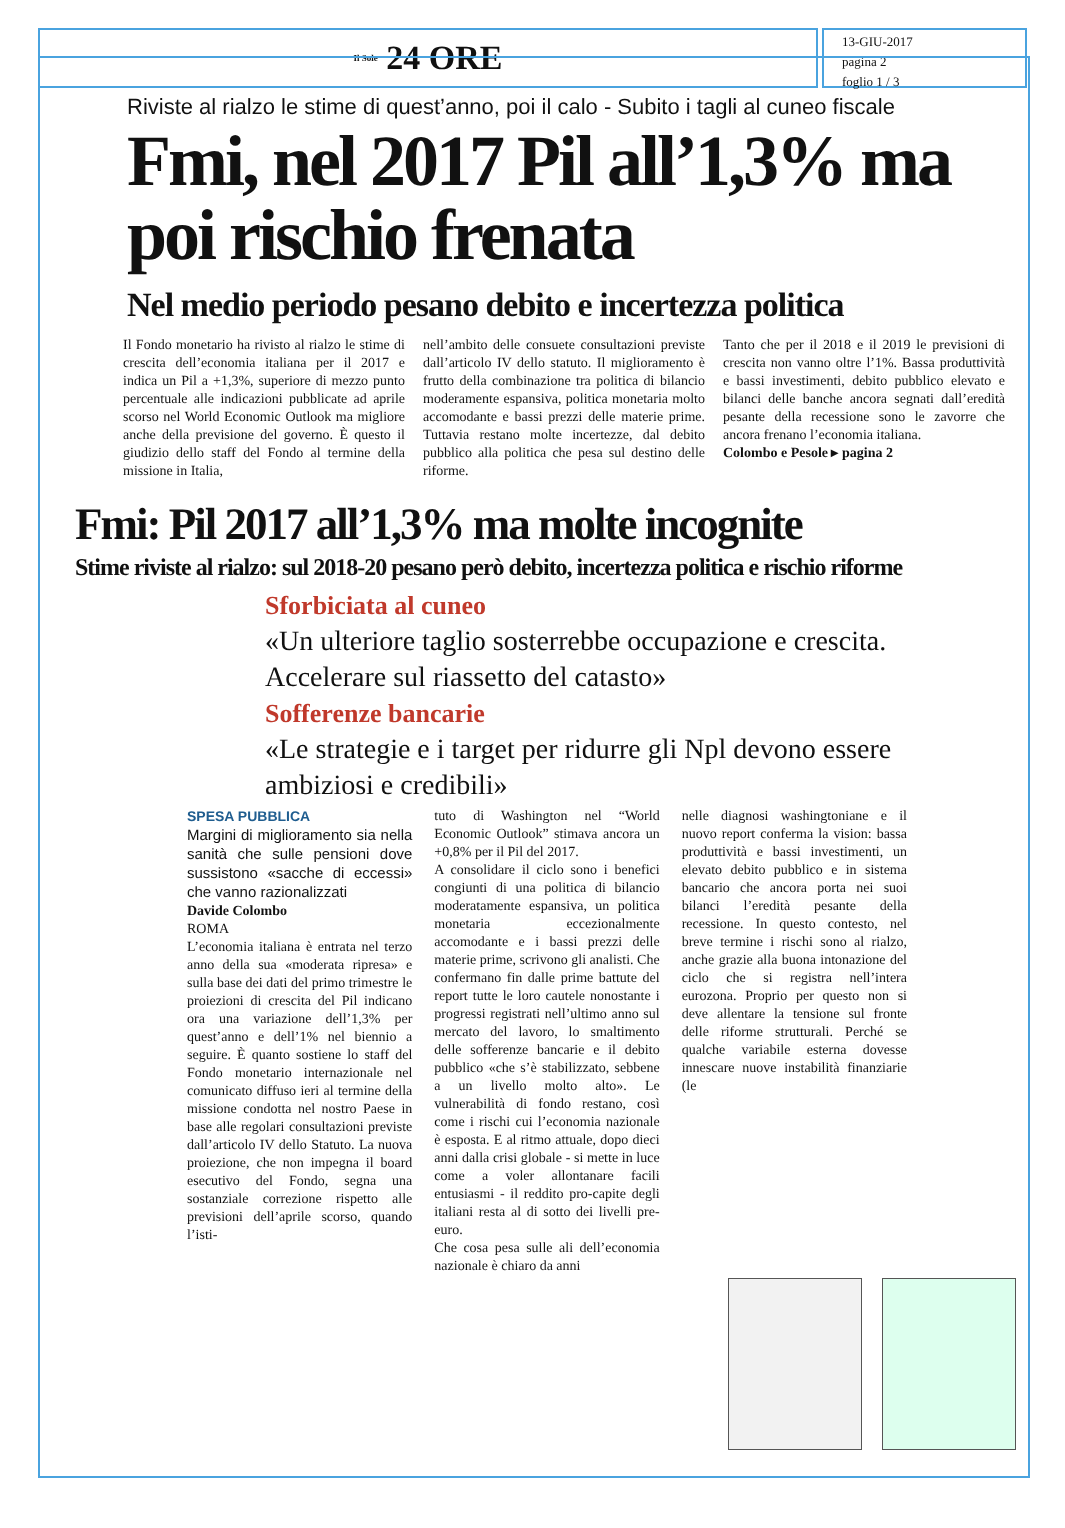Il Sole 24 ORE
13-GIU-2017
pagina 2
foglio 1 / 3
Riviste al rialzo le stime di quest’anno, poi il calo - Subito i tagli al cuneo fiscale
Fmi, nel 2017 Pil all’1,3% ma poi rischio frenata
Nel medio periodo pesano debito e incertezza politica
Il Fondo monetario ha rivisto al rialzo le stime di crescita dell’economia italiana per il 2017 e indica un Pil a +1,3%, superiore di mezzo punto percentuale alle indicazioni pubblicate ad aprile scorso nel World Economic Outlook ma migliore anche della previsione del governo. È questo il giudizio dello staff del Fondo al termine della missione in Italia,
nell’ambito delle consuete consultazioni previste dall’articolo IV dello statuto. Il miglioramento è frutto della combinazione tra politica di bilancio moderamente espansiva, politica monetaria molto accomodante e bassi prezzi delle materie prime. Tuttavia restano molte incertezze, dal debito pubblico alla politica che pesa sul destino delle riforme.
Tanto che per il 2018 e il 2019 le previsioni di crescita non vanno oltre l’1%. Bassa produttività e bassi investimenti, debito pubblico elevato e bilanci delle banche ancora segnati dall’eredità pesante della recessione sono le zavorre che ancora frenano l’economia italiana.
Colombo e Pesole ▸ pagina 2
Fmi: Pil 2017 all’1,3% ma molte incognite
Stime riviste al rialzo: sul 2018-20 pesano però debito, incertezza politica e rischio riforme
Sforbiciata al cuneo
«Un ulteriore taglio sosterrebbe occupazione e crescita. Accelerare sul riassetto del catasto»
Sofferenze bancarie
«Le strategie e i target per ridurre gli Npl devono essere ambiziosi e credibili»
SPESA PUBBLICA
Margini di miglioramento sia nella sanità che sulle pensioni dove sussistono «sacche di eccessi» che vanno razionalizzati
Davide Colombo
ROMA
L’economia italiana è entrata nel terzo anno della sua «moderata ripresa» e sulla base dei dati del primo trimestre le proiezioni di crescita del Pil indicano ora una variazione dell’1,3% per quest’anno e dell’1% nel biennio a seguire. È quanto sostiene lo staff del Fondo monetario internazionale nel comunicato diffuso ieri al termine della missione condotta nel nostro Paese in base alle regolari consultazioni previste dall’articolo IV dello Statuto. La nuova proiezione, che non impegna il board esecutivo del Fondo, segna una sostanziale correzione rispetto alle previsioni dell’aprile scorso, quando l’isti-
tuto di Washington nel “World Economic Outlook” stimava ancora un +0,8% per il Pil del 2017.
A consolidare il ciclo sono i benefici congiunti di una politica di bilancio moderatamente espansiva, un politica monetaria eccezionalmente accomodante e i bassi prezzi delle materie prime, scrivono gli analisti. Che confermano fin dalle prime battute del report tutte le loro cautele nonostante i progressi registrati nell’ultimo anno sul mercato del lavoro, lo smaltimento delle sofferenze bancarie e il debito pubblico «che s’è stabilizzato, sebbene a un livello molto alto». Le vulnerabilità di fondo restano, così come i rischi cui l’economia nazionale è esposta. E al ritmo attuale, dopo dieci anni dalla crisi globale - si mette in luce come a voler allontanare facili entusiasmi - il reddito pro-capite degli italiani resta al di sotto dei livelli pre-euro.
Che cosa pesa sulle ali dell’economia nazionale è chiaro da anni
nelle diagnosi washingtoniane e il nuovo report conferma la vision: bassa produttività e bassi investimenti, un elevato debito pubblico e in sistema bancario che ancora porta nei suoi bilanci l’eredità pesante della recessione. In questo contesto, nel breve termine i rischi sono al rialzo, anche grazie alla buona intonazione del ciclo che si registra nell’intera eurozona. Proprio per questo non si deve allentare la tensione sul fronte delle riforme strutturali. Perché se qualche variabile esterna dovesse innescare nuove instabilità finanziarie (le